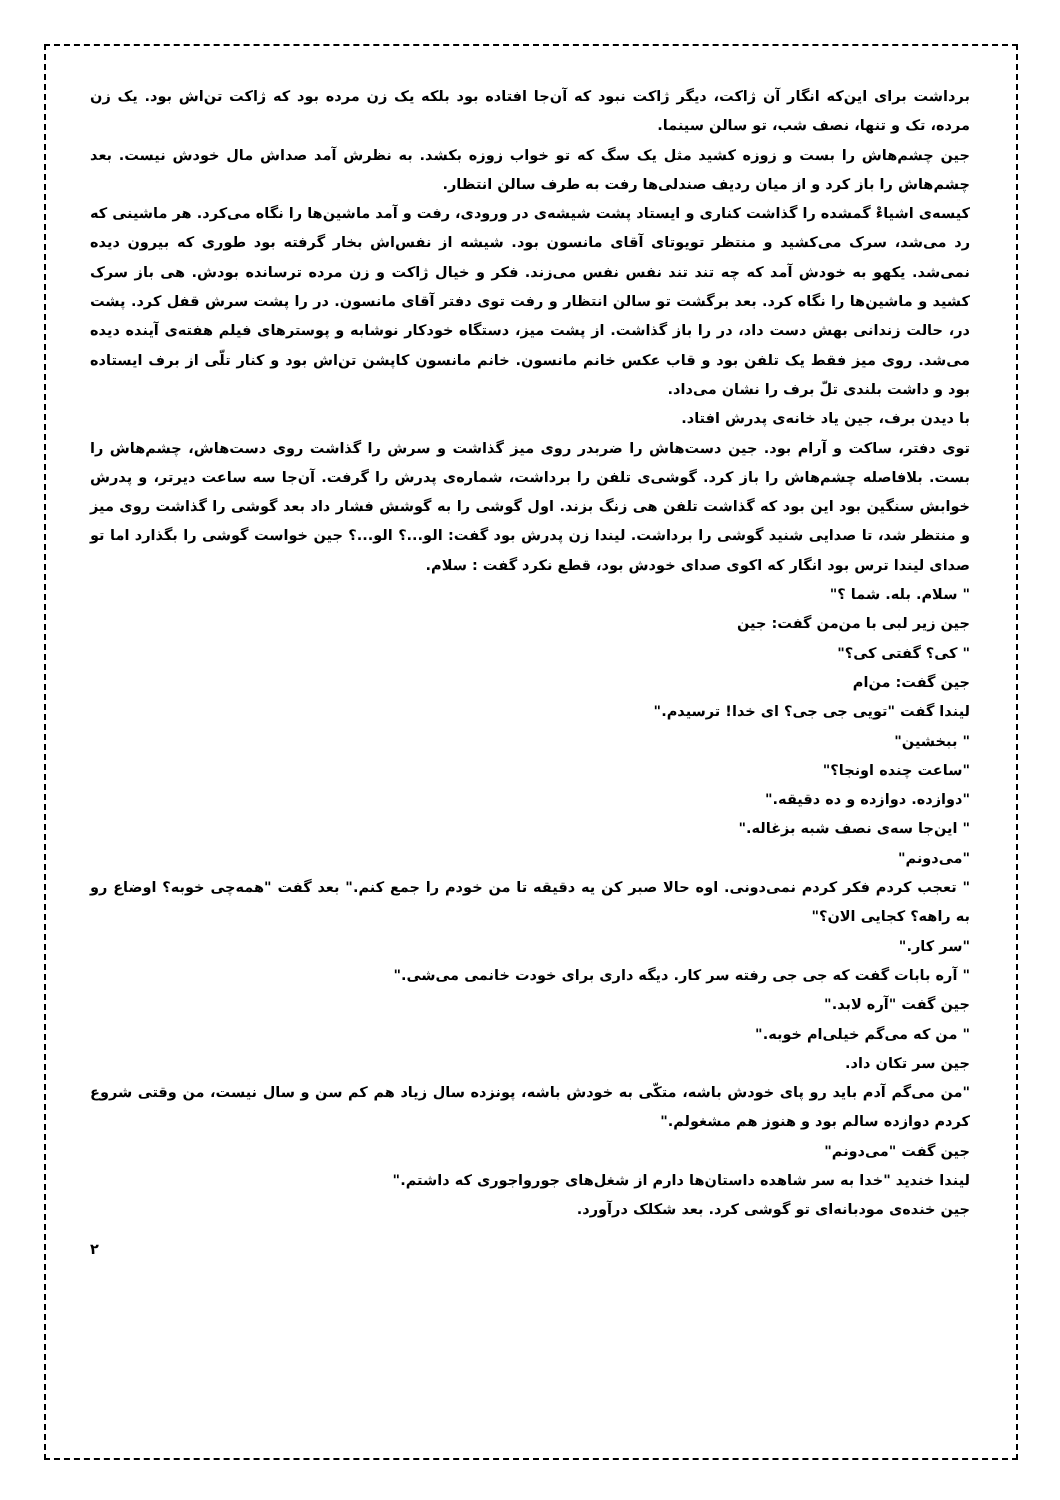برداشت برای این‌که انگار آن ژاکت، دیگر ژاکت نبود که آن‌جا افتاده بود بلکه یک زن مرده بود که ژاکت تن‌اش بود. یک زن مرده، تک و تنها، نصف شب، تو سالن سینما.
جین چشم‌هاش را بست و زوزه کشید مثل یک سگ که تو خواب زوزه بکشد. به نظرش آمد صداش مال خودش نیست. بعد چشم‌هاش را باز کرد و از میان ردیف صندلی‌ها رفت به طرف سالن انتظار.
کیسه‌ی اشیاءْ گمشده را گذاشت کناری و ایستاد پشت شیشه‌ی در ورودی، رفت و آمد ماشین‌ها را نگاه می‌کرد. هر ماشینی که رد می‌شد، سرک می‌کشید و منتظر تویوتای آقای مانسون بود. شیشه از نفس‌اش بخار گرفته بود طوری که بیرون دیده نمی‌شد. یکهو به خودش آمد که چه تند تند نفس نفس می‌زند. فکر و خیال ژاکت و زن مرده ترسانده بودش. هی باز سرک کشید و ماشین‌ها را نگاه کرد. بعد برگشت تو سالن انتظار و رفت توی دفتر آقای مانسون. در را پشت سرش قفل کرد. پشت در، حالت زندانی بهش دست داد، در را باز گذاشت. از پشت میز، دستگاه خودکار نوشابه و پوسترهای فیلم هفته‌ی آینده دیده می‌شد. روی میز فقط یک تلفن بود و قاب عکس خانم مانسون. خانم مانسون کاپشن تن‌اش بود و کنار تلّی از برف ایستاده بود و داشت بلندی تلّ برف را نشان می‌داد.
با دیدن برف، جین یاد خانه‌ی پدرش افتاد.
توی دفتر، ساکت و آرام بود. جین دست‌هاش را ضربدر روی میز گذاشت و سرش را گذاشت روی دست‌هاش، چشم‌هاش را بست. بلافاصله چشم‌هاش را باز کرد. گوشی‌ی تلفن را برداشت، شماره‌ی پدرش را گرفت. آن‌جا سه ساعت دیرتر، و پدرش خوابش سنگین بود این بود که گذاشت تلفن هی زنگ بزند. اول گوشی را به گوشش فشار داد بعد گوشی را گذاشت روی میز و منتظر شد، تا صدایی شنید گوشی را برداشت. لیندا زن پدرش بود گفت: الو...؟ الو...؟ جین خواست گوشی را بگذارد اما تو صدای لیندا ترس بود انگار که اکوی صدای خودش بود، قطع نکرد گفت : سلام.
" سلام. بله. شما ؟"
جین زیر لبی با من‌من گفت: جین
" کی؟ گفتی کی؟"
جین گفت: من‌ام
لیندا گفت "تویی جی جی؟ ای خدا! ترسیدم."
" ببخشین"
"ساعت چنده اونجا؟"
"دوازده. دوازده و ده دقیقه."
" این‌جا سه‌ی نصف شبه بزغاله."
"می‌دونم"
" تعجب کردم فکر کردم نمی‌دونی. اوه حالا صبر کن یه دقیقه تا من خودم را جمع کنم." بعد گفت "همه‌چی خوبه؟ اوضاع رو به راهه؟ کجایی الان؟"
"سر کار."
" آره بابات گفت که جی جی رفته سر کار. دیگه داری برای خودت خانمی می‌شی."
جین گفت "آره لابد."
" من که می‌گم خیلی‌ام خوبه."
جین سر تکان داد.
"من می‌گم آدم باید رو پای خودش باشه، متکّی به خودش باشه، پونزده سال زیاد هم کم سن و سال نیست، من وقتی شروع کردم دوازده سالم بود و هنوز هم مشغولم."
جین گفت "می‌دونم"
لیندا خندید "خدا به سر شاهده داستان‌ها دارم از شغل‌های جورواجوری که داشتم."
جین خنده‌ی مودبانه‌ای تو گوشی کرد. بعد شکلک درآورد.
۲